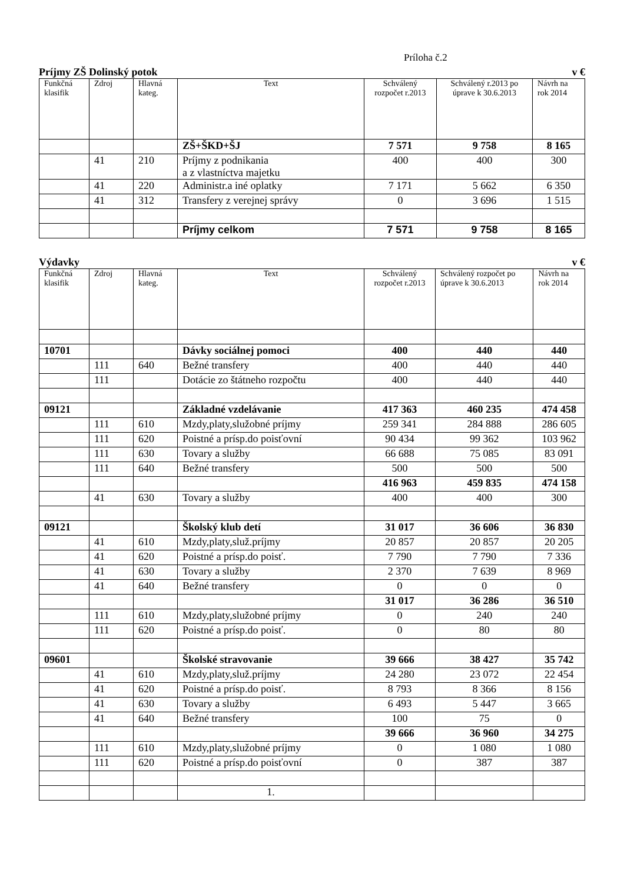Príloha č.2
Príjmy ZŠ Dolinský potok v €
| Funkčná klasifik | Zdroj | Hlavná kateg. | Text | Schválený rozpočet r.2013 | Schválený r.2013 po úprave k 30.6.2013 | Návrh na rok 2014 |
| --- | --- | --- | --- | --- | --- | --- |
| | | | ZŠ+ŠKD+ŠJ | 7 571 | 9 758 | 8 165 |
| | 41 | 210 | Príjmy z podnikania a z vlastníctva majetku | 400 | 400 | 300 |
| | 41 | 220 | Administr.a iné oplatky | 7 171 | 5 662 | 6 350 |
| | 41 | 312 | Transfery z verejnej správy | 0 | 3 696 | 1 515 |
| | | | Príjmy celkom | 7 571 | 9 758 | 8 165 |
Výdavky v €
| Funkčná klasifik | Zdroj | Hlavná kateg. | Text | Schválený rozpočet r.2013 | Schválený rozpočet po úprave k 30.6.2013 | Návrh na rok 2014 |
| --- | --- | --- | --- | --- | --- | --- |
| 10701 | | | Dávky sociálnej pomoci | 400 | 440 | 440 |
| | 111 | 640 | Bežné transfery | 400 | 440 | 440 |
| | 111 | | Dotácie zo štátneho rozpočtu | 400 | 440 | 440 |
| 09121 | | | Základné vzdelávanie | 417 363 | 460 235 | 474 458 |
| | 111 | 610 | Mzdy,platy,služobné príjmy | 259 341 | 284 888 | 286 605 |
| | 111 | 620 | Poistné a prísp.do poisťovní | 90 434 | 99 362 | 103 962 |
| | 111 | 630 | Tovary a služby | 66 688 | 75 085 | 83 091 |
| | 111 | 640 | Bežné transfery | 500 | 500 | 500 |
| | | | | 416 963 | 459 835 | 474 158 |
| | 41 | 630 | Tovary a služby | 400 | 400 | 300 |
| 09121 | | | Školský klub detí | 31 017 | 36 606 | 36 830 |
| | 41 | 610 | Mzdy,platy,služ.príjmy | 20 857 | 20 857 | 20 205 |
| | 41 | 620 | Poistné a prísp.do poisť. | 7 790 | 7 790 | 7 336 |
| | 41 | 630 | Tovary a služby | 2 370 | 7 639 | 8 969 |
| | 41 | 640 | Bežné transfery | 0 | 0 | 0 |
| | | | | 31 017 | 36 286 | 36 510 |
| | 111 | 610 | Mzdy,platy,služobné príjmy | 0 | 240 | 240 |
| | 111 | 620 | Poistné a prísp.do poisť. | 0 | 80 | 80 |
| 09601 | | | Školské stravovanie | 39 666 | 38 427 | 35 742 |
| | 41 | 610 | Mzdy,platy,služ.príjmy | 24 280 | 23 072 | 22 454 |
| | 41 | 620 | Poistné a prísp.do poisť. | 8 793 | 8 366 | 8 156 |
| | 41 | 630 | Tovary a služby | 6 493 | 5 447 | 3 665 |
| | 41 | 640 | Bežné transfery | 100 | 75 | 0 |
| | | | | 39 666 | 36 960 | 34 275 |
| | 111 | 610 | Mzdy,platy,služobné príjmy | 0 | 1 080 | 1 080 |
| | 111 | 620 | Poistné a prísp.do poisťovní | 0 | 387 | 387 |
| | | | 1. | | | |